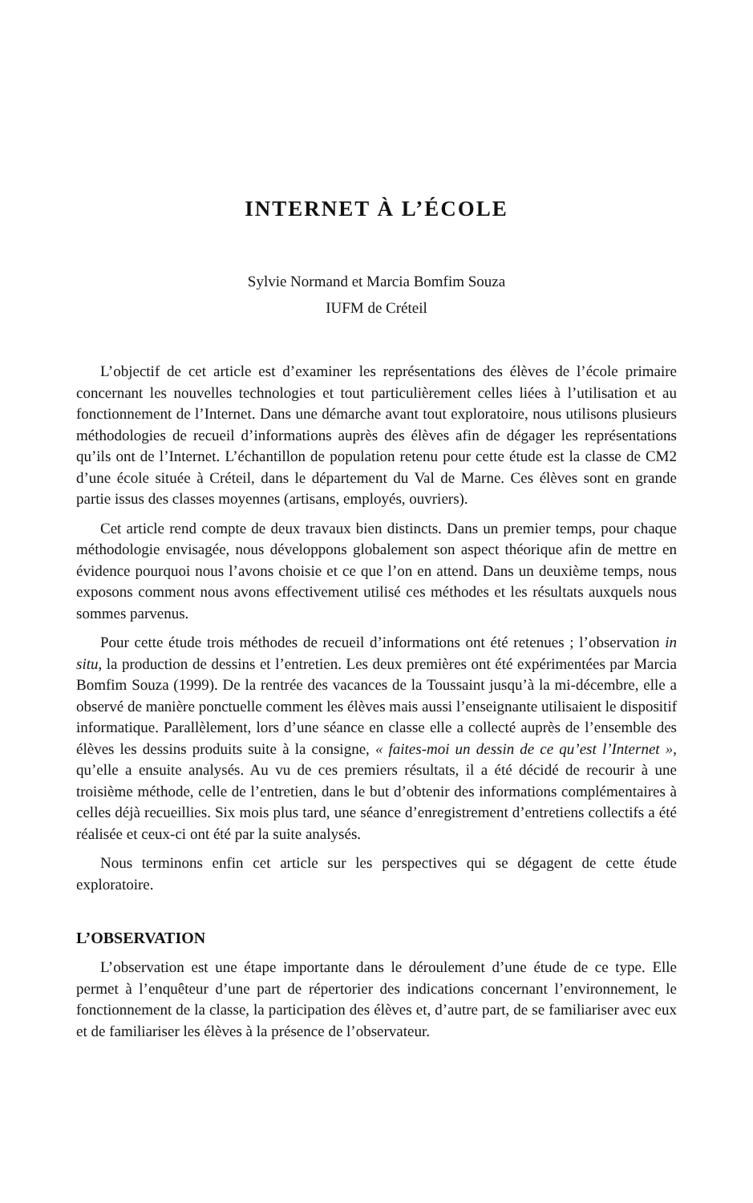INTERNET À L’ÉCOLE
Sylvie Normand et Marcia Bomfim Souza
IUFM de Créteil
L’objectif de cet article est d’examiner les représentations des élèves de l’école primaire concernant les nouvelles technologies et tout particulièrement celles liées à l’utilisation et au fonctionnement de l’Internet. Dans une démarche avant tout exploratoire, nous utilisons plusieurs méthodologies de recueil d’informations auprès des élèves afin de dégager les représentations qu’ils ont de l’Internet. L’échantillon de population retenu pour cette étude est la classe de CM2 d’une école située à Créteil, dans le département du Val de Marne. Ces élèves sont en grande partie issus des classes moyennes (artisans, employés, ouvriers).
Cet article rend compte de deux travaux bien distincts. Dans un premier temps, pour chaque méthodologie envisagée, nous développons globalement son aspect théorique afin de mettre en évidence pourquoi nous l’avons choisie et ce que l’on en attend. Dans un deuxième temps, nous exposons comment nous avons effectivement utilisé ces méthodes et les résultats auxquels nous sommes parvenus.
Pour cette étude trois méthodes de recueil d’informations ont été retenues ; l’observation in situ, la production de dessins et l’entretien. Les deux premières ont été expérimentées par Marcia Bomfim Souza (1999). De la rentrée des vacances de la Toussaint jusqu’à la mi-décembre, elle a observé de manière ponctuelle comment les élèves mais aussi l’enseignante utilisaient le dispositif informatique. Parallèlement, lors d’une séance en classe elle a collecté auprès de l’ensemble des élèves les dessins produits suite à la consigne, « faites-moi un dessin de ce qu’est l’Internet », qu’elle a ensuite analysés. Au vu de ces premiers résultats, il a été décidé de recourir à une troisième méthode, celle de l’entretien, dans le but d’obtenir des informations complémentaires à celles déjà recueillies. Six mois plus tard, une séance d’enregistrement d’entretiens collectifs a été réalisée et ceux-ci ont été par la suite analysés.
Nous terminons enfin cet article sur les perspectives qui se dégagent de cette étude exploratoire.
L’OBSERVATION
L’observation est une étape importante dans le déroulement d’une étude de ce type. Elle permet à l’enquêteur d’une part de répertorier des indications concernant l’environnement, le fonctionnement de la classe, la participation des élèves et, d’autre part, de se familiariser avec eux et de familiariser les élèves à la présence de l’observateur.